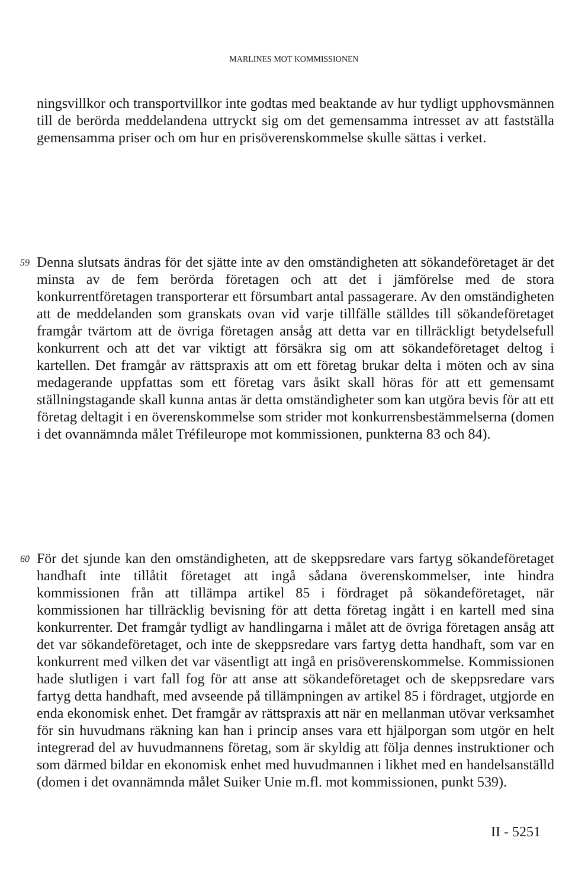MARLINES MOT KOMMISSIONEN
ningsvillkor och transportvillkor inte godtas med beaktande av hur tydligt upphovsmännen till de berörda meddelandena uttryckt sig om det gemensamma intresset av att fastställa gemensamma priser och om hur en prisöverenskommelse skulle sättas i verket.
59 Denna slutsats ändras för det sjätte inte av den omständigheten att sökandeföretaget är det minsta av de fem berörda företagen och att det i jämförelse med de stora konkurrentföretagen transporterar ett försumbart antal passagerare. Av den omständigheten att de meddelanden som granskats ovan vid varje tillfälle ställdes till sökandeföretaget framgår tvärtom att de övriga företagen ansåg att detta var en tillräckligt betydelsefull konkurrent och att det var viktigt att försäkra sig om att sökandeföretaget deltog i kartellen. Det framgår av rättspraxis att om ett företag brukar delta i möten och av sina medagerande uppfattas som ett företag vars åsikt skall höras för att ett gemensamt ställningstagande skall kunna antas är detta omständigheter som kan utgöra bevis för att ett företag deltagit i en överenskommelse som strider mot konkurrensbestämmelserna (domen i det ovannämnda målet Tréfileurope mot kommissionen, punkterna 83 och 84).
60 För det sjunde kan den omständigheten, att de skeppsredare vars fartyg sökandeföretaget handhaft inte tillåtit företaget att ingå sådana överenskommelser, inte hindra kommissionen från att tillämpa artikel 85 i fördraget på sökandeföretaget, när kommissionen har tillräcklig bevisning för att detta företag ingått i en kartell med sina konkurrenter. Det framgår tydligt av handlingarna i målet att de övriga företagen ansåg att det var sökandeföretaget, och inte de skeppsredare vars fartyg detta handhaft, som var en konkurrent med vilken det var väsentligt att ingå en prisöverenskommelse. Kommissionen hade slutligen i vart fall fog för att anse att sökandeföretaget och de skeppsredare vars fartyg detta handhaft, med avseende på tillämpningen av artikel 85 i fördraget, utgjorde en enda ekonomisk enhet. Det framgår av rättspraxis att när en mellanman utövar verksamhet för sin huvudmans räkning kan han i princip anses vara ett hjälporgan som utgör en helt integrerad del av huvudmannens företag, som är skyldig att följa dennes instruktioner och som därmed bildar en ekonomisk enhet med huvudmannen i likhet med en handelsanställd (domen i det ovannämnda målet Suiker Unie m.fl. mot kommissionen, punkt 539).
II - 5251